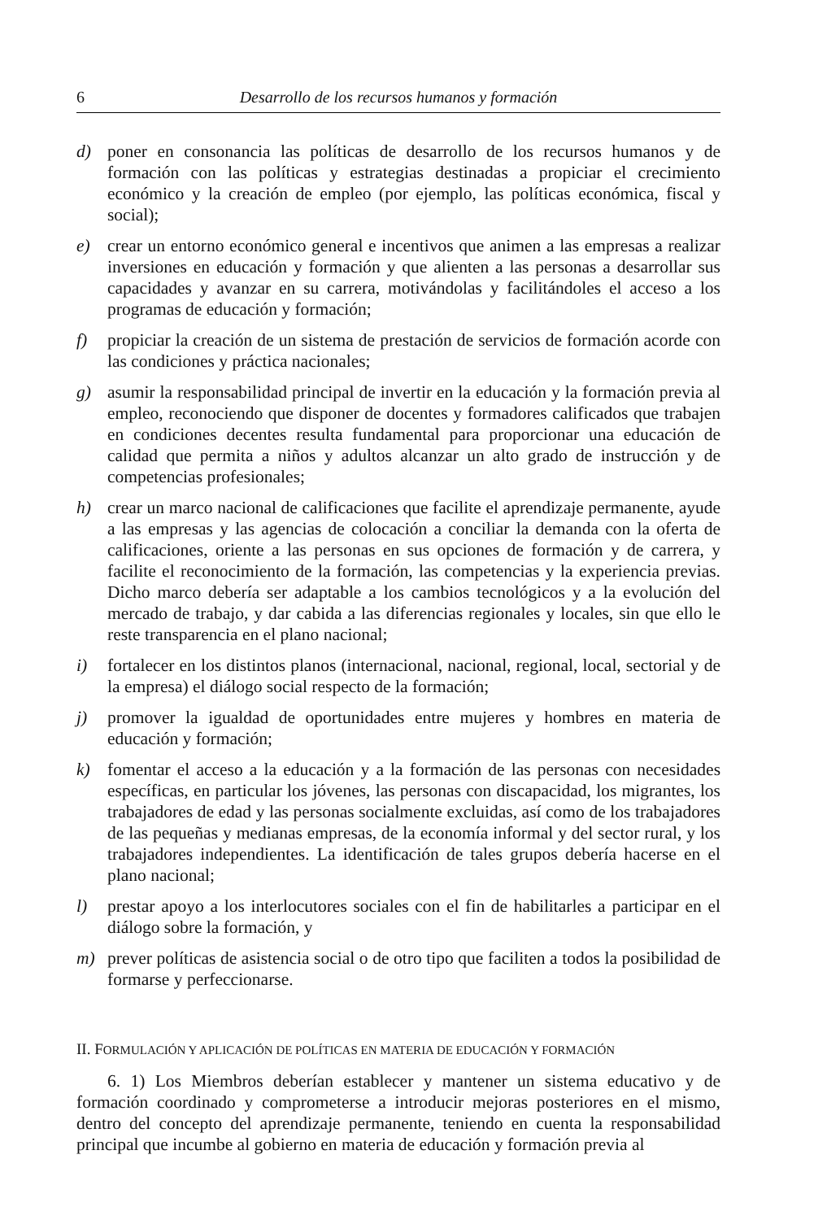6 Desarrollo de los recursos humanos y formación
d) poner en consonancia las políticas de desarrollo de los recursos humanos y de formación con las políticas y estrategias destinadas a propiciar el crecimiento económico y la creación de empleo (por ejemplo, las políticas económica, fiscal y social);
e) crear un entorno económico general e incentivos que animen a las empresas a realizar inversiones en educación y formación y que alienten a las personas a desarrollar sus capacidades y avanzar en su carrera, motivándolas y facilitándoles el acceso a los programas de educación y formación;
f) propiciar la creación de un sistema de prestación de servicios de formación acorde con las condiciones y práctica nacionales;
g) asumir la responsabilidad principal de invertir en la educación y la formación previa al empleo, reconociendo que disponer de docentes y formadores calificados que trabajen en condiciones decentes resulta fundamental para proporcionar una educación de calidad que permita a niños y adultos alcanzar un alto grado de instrucción y de competencias profesionales;
h) crear un marco nacional de calificaciones que facilite el aprendizaje permanente, ayude a las empresas y las agencias de colocación a conciliar la demanda con la oferta de calificaciones, oriente a las personas en sus opciones de formación y de carrera, y facilite el reconocimiento de la formación, las competencias y la experiencia previas. Dicho marco debería ser adaptable a los cambios tecnológicos y a la evolución del mercado de trabajo, y dar cabida a las diferencias regionales y locales, sin que ello le reste transparencia en el plano nacional;
i) fortalecer en los distintos planos (internacional, nacional, regional, local, sectorial y de la empresa) el diálogo social respecto de la formación;
j) promover la igualdad de oportunidades entre mujeres y hombres en materia de educación y formación;
k) fomentar el acceso a la educación y a la formación de las personas con necesidades específicas, en particular los jóvenes, las personas con discapacidad, los migrantes, los trabajadores de edad y las personas socialmente excluidas, así como de los trabajadores de las pequeñas y medianas empresas, de la economía informal y del sector rural, y los trabajadores independientes. La identificación de tales grupos debería hacerse en el plano nacional;
l) prestar apoyo a los interlocutores sociales con el fin de habilitarles a participar en el diálogo sobre la formación, y
m) prever políticas de asistencia social o de otro tipo que faciliten a todos la posibilidad de formarse y perfeccionarse.
II. FORMULACIÓN Y APLICACIÓN DE POLÍTICAS EN MATERIA DE EDUCACIÓN Y FORMACIÓN
6. 1) Los Miembros deberían establecer y mantener un sistema educativo y de formación coordinado y comprometerse a introducir mejoras posteriores en el mismo, dentro del concepto del aprendizaje permanente, teniendo en cuenta la responsabilidad principal que incumbe al gobierno en materia de educación y formación previa al